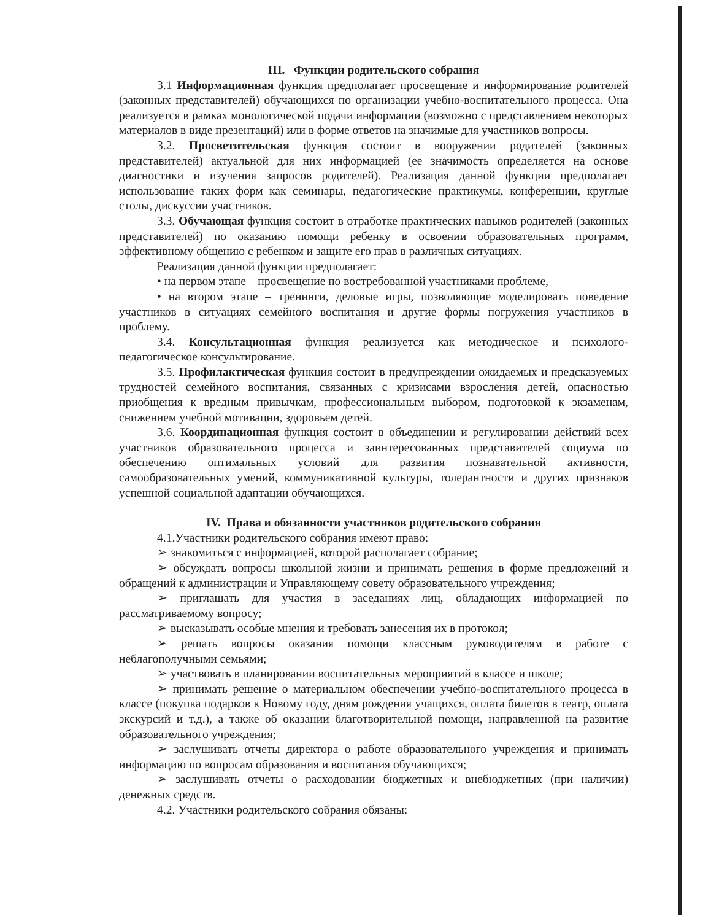III. Функции родительского собрания
3.1 Информационная функция предполагает просвещение и информирование родителей (законных представителей) обучающихся по организации учебно-воспитательного процесса. Она реализуется в рамках монологической подачи информации (возможно с представлением некоторых материалов в виде презентаций) или в форме ответов на значимые для участников вопросы.
3.2. Просветительская функция состоит в вооружении родителей (законных представителей) актуальной для них информацией (ее значимость определяется на основе диагностики и изучения запросов родителей). Реализация данной функции предполагает использование таких форм как семинары, педагогические практикумы, конференции, круглые столы, дискуссии участников.
3.3. Обучающая функция состоит в отработке практических навыков родителей (законных представителей) по оказанию помощи ребенку в освоении образовательных программ, эффективному общению с ребенком и защите его прав в различных ситуациях.
Реализация данной функции предполагает:
• на первом этапе – просвещение по востребованной участниками проблеме,
• на втором этапе – тренинги, деловые игры, позволяющие моделировать поведение участников в ситуациях семейного воспитания и другие формы погружения участников в проблему.
3.4. Консультационная функция реализуется как методическое и психолого-педагогическое консультирование.
3.5. Профилактическая функция состоит в предупреждении ожидаемых и предсказуемых трудностей семейного воспитания, связанных с кризисами взросления детей, опасностью приобщения к вредным привычкам, профессиональным выбором, подготовкой к экзаменам, снижением учебной мотивации, здоровьем детей.
3.6. Координационная функция состоит в объединении и регулировании действий всех участников образовательного процесса и заинтересованных представителей социума по обеспечению оптимальных условий для развития познавательной активности, самообразовательных умений, коммуникативной культуры, толерантности и других признаков успешной социальной адаптации обучающихся.
IV. Права и обязанности участников родительского собрания
4.1.Участники родительского собрания имеют право:
➢ знакомиться с информацией, которой располагает собрание;
➢ обсуждать вопросы школьной жизни и принимать решения в форме предложений и обращений к администрации и Управляющему совету образовательного учреждения;
➢ приглашать для участия в заседаниях лиц, обладающих информацией по рассматриваемому вопросу;
➢ высказывать особые мнения и требовать занесения их в протокол;
➢ решать вопросы оказания помощи классным руководителям в работе с неблагополучными семьями;
➢ участвовать в планировании воспитательных мероприятий в классе и школе;
➢ принимать решение о материальном обеспечении учебно-воспитательного процесса в классе (покупка подарков к Новому году, дням рождения учащихся, оплата билетов в театр, оплата экскурсий и т.д.), а также об оказании благотворительной помощи, направленной на развитие образовательного учреждения;
➢ заслушивать отчеты директора о работе образовательного учреждения и принимать информацию по вопросам образования и воспитания обучающихся;
➢ заслушивать отчеты о расходовании бюджетных и внебюджетных (при наличии) денежных средств.
4.2. Участники родительского собрания обязаны: